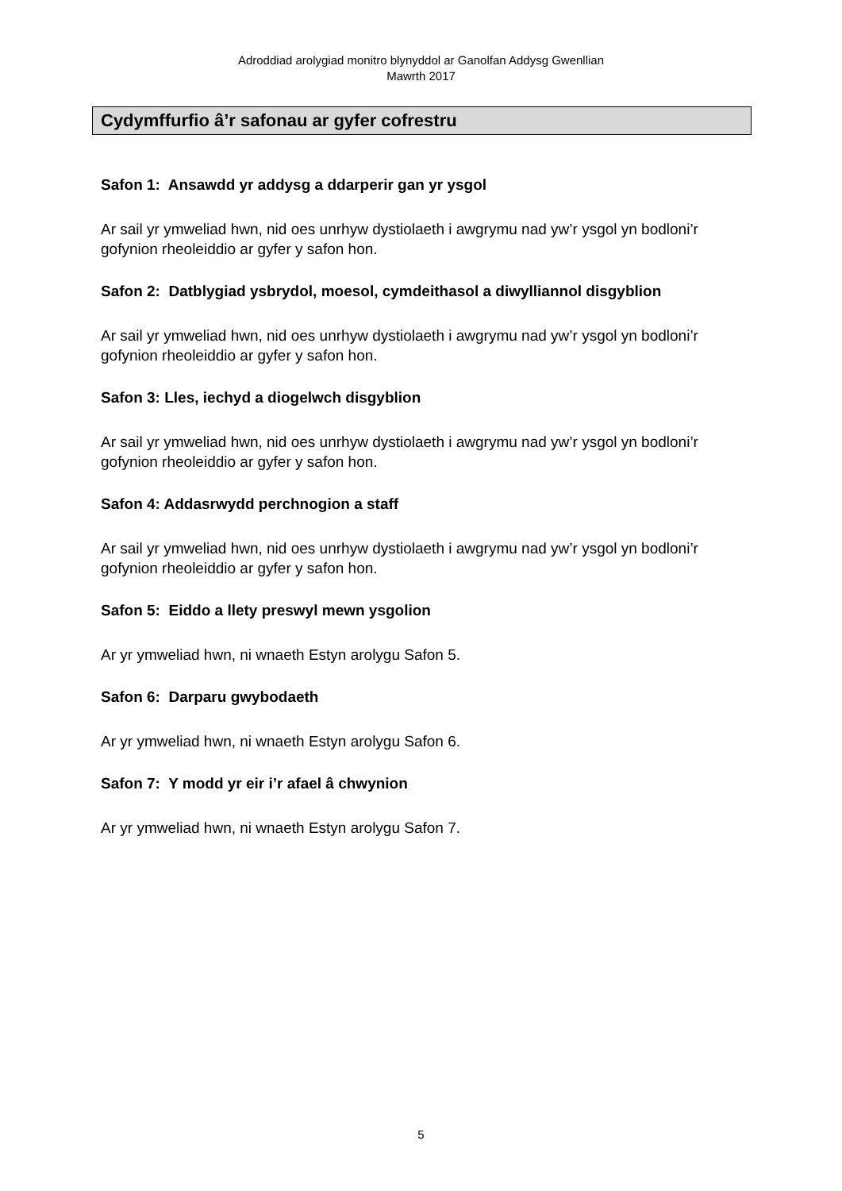Adroddiad arolygiad monitro blynyddol ar Ganolfan Addysg Gwenllian
Mawrth 2017
Cydymffurfio â’r safonau ar gyfer cofrestru
Safon 1: Ansawdd yr addysg a ddarperir gan yr ysgol
Ar sail yr ymweliad hwn, nid oes unrhyw dystiolaeth i awgrymu nad yw’r ysgol yn bodloni’r gofynion rheoleiddio ar gyfer y safon hon.
Safon 2: Datblygiad ysbrydol, moesol, cymdeithasol a diwylliannol disgyblion
Ar sail yr ymweliad hwn, nid oes unrhyw dystiolaeth i awgrymu nad yw’r ysgol yn bodloni’r gofynion rheoleiddio ar gyfer y safon hon.
Safon 3: Lles, iechyd a diogelwch disgyblion
Ar sail yr ymweliad hwn, nid oes unrhyw dystiolaeth i awgrymu nad yw’r ysgol yn bodloni’r gofynion rheoleiddio ar gyfer y safon hon.
Safon 4: Addasrwydd perchnogion a staff
Ar sail yr ymweliad hwn, nid oes unrhyw dystiolaeth i awgrymu nad yw’r ysgol yn bodloni’r gofynion rheoleiddio ar gyfer y safon hon.
Safon 5: Eiddo a llety preswyl mewn ysgolion
Ar yr ymweliad hwn, ni wnaeth Estyn arolygu Safon 5.
Safon 6: Darparu gwybodaeth
Ar yr ymweliad hwn, ni wnaeth Estyn arolygu Safon 6.
Safon 7: Y modd yr eir i’r afael â chwynion
Ar yr ymweliad hwn, ni wnaeth Estyn arolygu Safon 7.
5